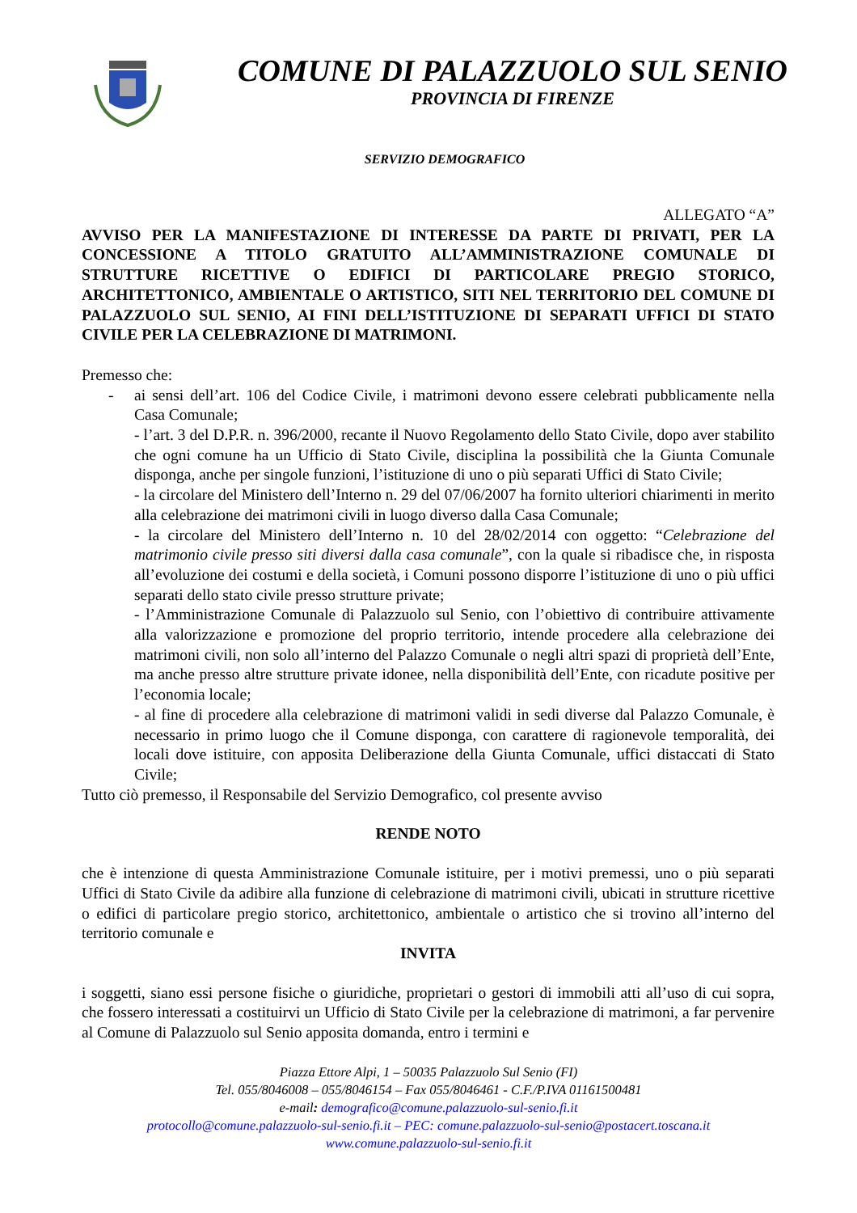COMUNE DI PALAZZUOLO SUL SENIO
PROVINCIA DI FIRENZE
SERVIZIO DEMOGRAFICO
ALLEGATO “A”
AVVISO PER LA MANIFESTAZIONE DI INTERESSE DA PARTE DI PRIVATI, PER LA CONCESSIONE A TITOLO GRATUITO ALL’AMMINISTRAZIONE COMUNALE DI STRUTTURE RICETTIVE O EDIFICI DI PARTICOLARE PREGIO STORICO, ARCHITETTONICO, AMBIENTALE O ARTISTICO, SITI NEL TERRITORIO DEL COMUNE DI PALAZZUOLO SUL SENIO, AI FINI DELL’ISTITUZIONE DI SEPARATI UFFICI DI STATO CIVILE PER LA CELEBRAZIONE DI MATRIMONI.
Premesso che:
- ai sensi dell’art. 106 del Codice Civile, i matrimoni devono essere celebrati pubblicamente nella Casa Comunale;
- l’art. 3 del D.P.R. n. 396/2000, recante il Nuovo Regolamento dello Stato Civile, dopo aver stabilito che ogni comune ha un Ufficio di Stato Civile, disciplina la possibilità che la Giunta Comunale disponga, anche per singole funzioni, l’istituzione di uno o più separati Uffici di Stato Civile;
- la circolare del Ministero dell’Interno n. 29 del 07/06/2007 ha fornito ulteriori chiarimenti in merito alla celebrazione dei matrimoni civili in luogo diverso dalla Casa Comunale;
- la circolare del Ministero dell’Interno n. 10 del 28/02/2014 con oggetto: “Celebrazione del matrimonio civile presso siti diversi dalla casa comunale”, con la quale si ribadisce che, in risposta all’evoluzione dei costumi e della società, i Comuni possono disporre l’istituzione di uno o più uffici separati dello stato civile presso strutture private;
- l’Amministrazione Comunale di Palazzuolo sul Senio, con l’obiettivo di contribuire attivamente alla valorizzazione e promozione del proprio territorio, intende procedere alla celebrazione dei matrimoni civili, non solo all’interno del Palazzo Comunale o negli altri spazi di proprietà dell’Ente, ma anche presso altre strutture private idonee, nella disponibilità dell’Ente, con ricadute positive per l’economia locale;
- al fine di procedere alla celebrazione di matrimoni validi in sedi diverse dal Palazzo Comunale, è necessario in primo luogo che il Comune disponga, con carattere di ragionevole temporalità, dei locali dove istituire, con apposita Deliberazione della Giunta Comunale, uffici distaccati di Stato Civile;
Tutto ciò premesso, il Responsabile del Servizio Demografico, col presente avviso
RENDE NOTO
che è intenzione di questa Amministrazione Comunale istituire, per i motivi premessi, uno o più separati Uffici di Stato Civile da adibire alla funzione di celebrazione di matrimoni civili, ubicati in strutture ricettive o edifici di particolare pregio storico, architettonico, ambientale o artistico che si trovino all’interno del territorio comunale e
INVITA
i soggetti, siano essi persone fisiche o giuridiche, proprietari o gestori di immobili atti all’uso di cui sopra, che fossero interessati a costituirvi un Ufficio di Stato Civile per la celebrazione di matrimoni, a far pervenire al Comune di Palazzuolo sul Senio apposita domanda, entro i termini e
Piazza Ettore Alpi, 1 – 50035 Palazzuolo Sul Senio (FI)
Tel. 055/8046008 – 055/8046154 – Fax 055/8046461 - C.F./P.IVA 01161500481
e-mail: demografico@comune.palazzuolo-sul-senio.fi.it
protocollo@comune.palazzuolo-sul-senio.fi.it – PEC: comune.palazzuolo-sul-senio@postacert.toscana.it
www.comune.palazzuolo-sul-senio.fi.it